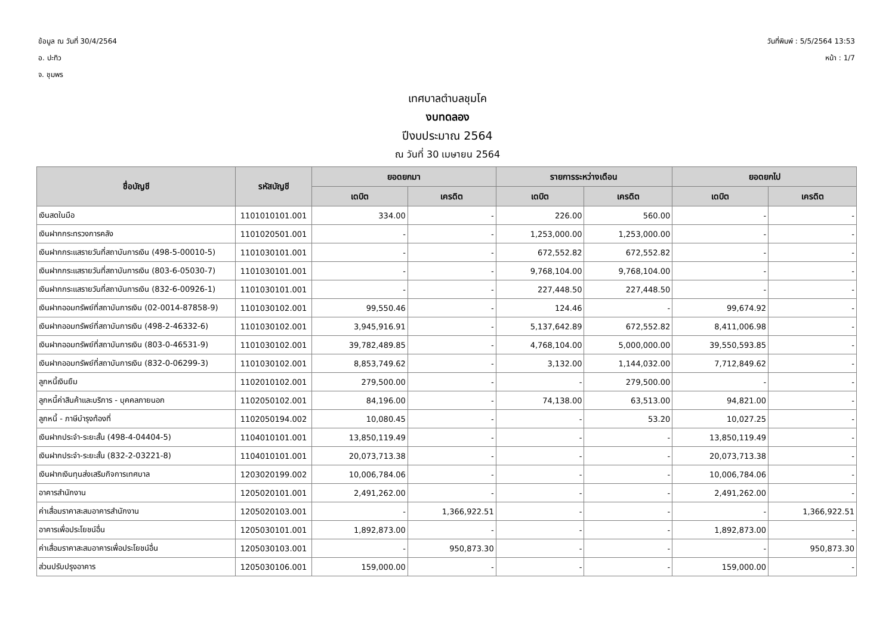ข้อมูล ณ วันที่ 30/4/2564
อ. ปะทิว
จ. ชุมพร
วันที่พิมพ์ : 5/5/2564 13:53
หน้า : 1/7
เทศบาลตำบลชุมโค
งบทดลอง
ปีงบประมาณ 2564
ณ วันที่ 30 เมษายน 2564
| ชื่อบัญชี | รหัสบัญชี | ยอดยกมา | | รายการระหว่างเดือน | | ยอดยกไป | |
| --- | --- | --- | --- | --- | --- | --- | --- |
| | | เดบิต | เครดิต | เดบิต | เครดิต | เดบิต | เครดิต |
| เงินสดในมือ | 1101010101.001 | 334.00 | - | 226.00 | 560.00 | - | - |
| เงินฝากกระทรวงการคลัง | 1101020501.001 | - | - | 1,253,000.00 | 1,253,000.00 | - | - |
| เงินฝากกระแสรายวันที่สถาบันการเงิน (498-5-00010-5) | 1101030101.001 | - | - | 672,552.82 | 672,552.82 | - | - |
| เงินฝากกระแสรายวันที่สถาบันการเงิน (803-6-05030-7) | 1101030101.001 | - | - | 9,768,104.00 | 9,768,104.00 | - | - |
| เงินฝากกระแสรายวันที่สถาบันการเงิน (832-6-00926-1) | 1101030101.001 | - | - | 227,448.50 | 227,448.50 | - | - |
| เงินฝากออมทรัพย์ที่สถาบันการเงิน (02-0014-87858-9) | 1101030102.001 | 99,550.46 | - | 124.46 | - | 99,674.92 | - |
| เงินฝากออมทรัพย์ที่สถาบันการเงิน (498-2-46332-6) | 1101030102.001 | 3,945,916.91 | - | 5,137,642.89 | 672,552.82 | 8,411,006.98 | - |
| เงินฝากออมทรัพย์ที่สถาบันการเงิน (803-0-46531-9) | 1101030102.001 | 39,782,489.85 | - | 4,768,104.00 | 5,000,000.00 | 39,550,593.85 | - |
| เงินฝากออมทรัพย์ที่สถาบันการเงิน (832-0-06299-3) | 1101030102.001 | 8,853,749.62 | - | 3,132.00 | 1,144,032.00 | 7,712,849.62 | - |
| ลูกหนี้เงินยืม | 1102010102.001 | 279,500.00 | - | - | 279,500.00 | - | - |
| ลูกหนี้ค่าสินค้าและบริการ - บุคคลภายนอก | 1102050102.001 | 84,196.00 | - | 74,138.00 | 63,513.00 | 94,821.00 | - |
| ลูกหนี้ - ภาษีบำรุงท้องที่ | 1102050194.002 | 10,080.45 | - | - | 53.20 | 10,027.25 | - |
| เงินฝากประจำ-ระยะสั้น (498-4-04404-5) | 1104010101.001 | 13,850,119.49 | - | - | - | 13,850,119.49 | - |
| เงินฝากประจำ-ระยะสั้น (832-2-03221-8) | 1104010101.001 | 20,073,713.38 | - | - | - | 20,073,713.38 | - |
| เงินฝากเงินทุนส่งเสริมกิจการเทศบาล | 1203020199.002 | 10,006,784.06 | - | - | - | 10,006,784.06 | - |
| อาคารสำนักงาน | 1205020101.001 | 2,491,262.00 | - | - | - | 2,491,262.00 | - |
| ค่าเสื่อมราคาสะสมอาคารสำนักงาน | 1205020103.001 | - | 1,366,922.51 | - | - | - | 1,366,922.51 |
| อาคารเพื่อประโยชน์อื่น | 1205030101.001 | 1,892,873.00 | - | - | - | 1,892,873.00 | - |
| ค่าเสื่อมราคาสะสมอาคารเพื่อประโยชน์อื่น | 1205030103.001 | - | 950,873.30 | - | - | - | 950,873.30 |
| ส่วนปรับปรุงอาคาร | 1205030106.001 | 159,000.00 | - | - | - | 159,000.00 | - |